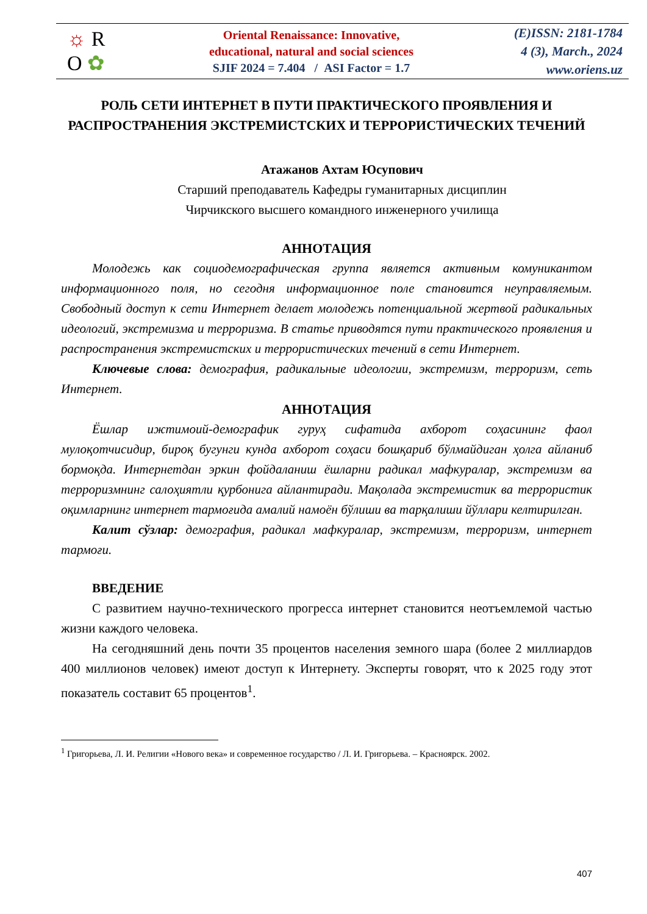☼ R
O ✿
Oriental Renaissance: Innovative,
educational, natural and social sciences
SJIF 2024 = 7.404 / ASI Factor = 1.7
(E)ISSN: 2181-1784
4 (3), March., 2024
www.oriens.uz
РОЛЬ СЕТИ ИНТЕРНЕТ В ПУТИ ПРАКТИЧЕСКОГО ПРОЯВЛЕНИЯ И РАСПРОСТРАНЕНИЯ ЭКСТРЕМИСТСКИХ И ТЕРРОРИСТИЧЕСКИХ ТЕЧЕНИЙ
Атажанов Ахтам Юсупович
Старший преподаватель Кафедры гуманитарных дисциплин
Чирчикского высшего командного инженерного училища
АННОТАЦИЯ
Молодежь как социодемографическая группа является активным комуникантом информационного поля, но сегодня информационное поле становится неуправляемым. Свободный доступ к сети Интернет делает молодежь потенциальной жертвой радикальных идеологий, экстремизма и терроризма. В статье приводятся пути практического проявления и распространения экстремистских и террористических течений в сети Интернет.
Ключевые слова: демография, радикальные идеологии, экстремизм, терроризм, сеть Интернет.
АННОТАЦИЯ
Ёшлар ижтимоий-демографик гуруҳ сифатида ахборот соҳасининг фаол мулоқотчисидир, бироқ бугунги кунда ахборот соҳаси бошқариб бўлмайдиган ҳолга айланиб бормоқда. Интернетдан эркин фойдаланиш ёшларни радикал мафкуралар, экстремизм ва терроризмнинг салоҳиятли қурбонига айлантиради. Мақолада экстремистик ва террористик оқимларнинг интернет тармоғида амалий намоён бўлиши ва тарқалиши йўллари келтирилган.
Калит сўзлар: демография, радикал мафкуралар, экстремизм, терроризм, интернет тармоғи.
ВВЕДЕНИЕ
С развитием научно-технического прогресса интернет становится неотъемлемой частью жизни каждого человека.
На сегодняшний день почти 35 процентов населения земного шара (более 2 миллиардов 400 миллионов человек) имеют доступ к Интернету. Эксперты говорят, что к 2025 году этот показатель составит 65 процентов<sup>1</sup>.
<sup>1</sup> Григорьева, Л. И. Религии «Нового века» и современное государство / Л. И. Григорьева. – Красноярск. 2002.
407